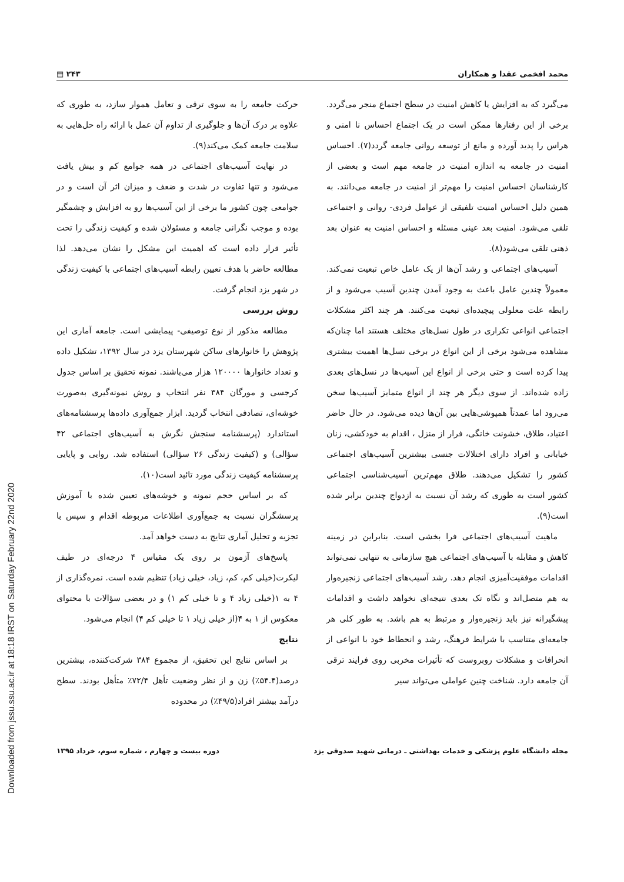محمد افخمی عقدا و همکاران ۲۴۳ ▤
می‌گیرد که به افزایش یا کاهش امنیت در سطح اجتماع منجر می‌گردد. برخی از این رفتارها ممکن است در یک اجتماع احساس نا امنی و هراس را پدید آورده و مانع از توسعه روانی جامعه گردد(۷). احساس امنیت در جامعه به اندازه امنیت در جامعه مهم است و بعضی از کارشناسان احساس امنیت را مهم‌تر از امنیت در جامعه می‌دانند. به همین دلیل احساس امنیت تلفیقی از عوامل فردی- روانی و اجتماعی تلقی می‌شود. امنیت بعد عینی مسئله و احساس امنیت به عنوان بعد ذهنی تلقی می‌شود(۸).
آسیب‌های اجتماعی و رشد آن‌ها از یک عامل خاص تبعیت نمی‌کند. معمولاً چندین عامل باعث به وجود آمدن چندین آسیب می‌شود و از رابطه علت معلولی پیچیده‌ای تبعیت می‌کنند. هر چند اکثر مشکلات اجتماعی انواعی تکراری در طول نسل‌های مختلف هستند اما چنان‌که مشاهده می‌شود برخی از این انواع در برخی نسل‌ها اهمیت بیشتری پیدا کرده است و حتی برخی از انواع این آسیب‌ها در نسل‌های بعدی زاده شده‌اند. از سوی دیگر هر چند از انواع متمایز آسیب‌ها سخن می‌رود اما عمدتاً همپوشی‌هایی بین آن‌ها دیده می‌شود. در حال حاضر اعتیاد، طلاق، خشونت خانگی، فرار از منزل ، اقدام به خودکشی، زنان خیابانی و افراد دارای اختلالات جنسی بیشترین آسیب‌های اجتماعی کشور را تشکیل می‌دهند. طلاق مهم‌ترین آسیب‌شناسی اجتماعی کشور است به طوری که رشد آن نسبت به ازدواج چندین برابر شده است(۹).
ماهیت آسیب‌های اجتماعی فرا بخشی است. بنابراین در زمینه کاهش و مقابله با آسیب‌های اجتماعی هیچ سازمانی به تنهایی نمی‌تواند اقدامات موفقیت‌آمیزی انجام دهد. رشد آسیب‌های اجتماعی زنجیره‌وار به هم متصل‌اند و نگاه تک بعدی نتیجه‌ای نخواهد داشت و اقدامات پیشگیرانه نیز باید زنجیره‌وار و مرتبط به هم باشد. به طور کلی هر جامعه‌ای متناسب با شرایط فرهنگ، رشد و انحطاط خود با انواعی از انحرافات و مشکلات روبروست که تأثیرات مخربی روی فرایند ترقی آن جامعه دارد. شناخت چنین عواملی می‌تواند سیر
حرکت جامعه را به سوی ترقی و تعامل هموار سازد، به طوری که علاوه بر درک آن‌ها و جلوگیری از تداوم آن عمل با ارائه راه حل‌هایی به سلامت جامعه کمک می‌کند(۹).
در نهایت آسیب‌های اجتماعی در همه جوامع کم و بیش یافت می‌شود و تنها تفاوت در شدت و ضعف و میزان اثر آن است و در جوامعی چون کشور ما برخی از این آسیب‌ها رو به افزایش و چشمگیر بوده و موجب نگرانی جامعه و مسئولان شده و کیفیت زندگی را تحت تأثیر قرار داده است که اهمیت این مشکل را نشان می‌دهد. لذا مطالعه حاضر با هدف تعیین رابطه آسیب‌های اجتماعی با کیفیت زندگی در شهر یزد انجام گرفت.
روش بررسی
مطالعه مذکور از نوع توصیفی- پیمایشی است. جامعه آماری این پژوهش را خانوارهای ساکن شهرستان یزد در سال ۱۳۹۲، تشکیل داده و تعداد خانوارها ۱۲۰۰۰۰ هزار می‌باشند. نمونه تحقیق بر اساس جدول کرجسی و مورگان ۳۸۴ نفر انتخاب و روش نمونه‌گیری به‌صورت خوشه‌ای، تصادفی انتخاب گردید. ابزار جمع‌آوری داده‌ها پرسشنامه‌های استاندارد (پرسشنامه سنجش نگرش به آسیب‌های اجتماعی ۴۲ سؤالی) و (کیفیت زندگی ۲۶ سؤالی) استفاده شد. روایی و پایایی پرسشنامه کیفیت زندگی مورد تائید است(۱۰).
که بر اساس حجم نمونه و خوشه‌های تعیین شده با آموزش پرسشگران نسبت به جمع‌آوری اطلاعات مربوطه اقدام و سپس با تجزیه و تحلیل آماری نتایج به دست خواهد آمد.
پاسخ‌های آزمون بر روی یک مقیاس ۴ درجه‌ای در طیف لیکرت(خیلی کم، کم، زیاد، خیلی زیاد) تنظیم شده است. نمره‌گذاری از ۴ به ۱(خیلی زیاد ۴ و تا خیلی کم ۱) و در بعضی سؤالات با محتوای معکوس از ۱ به ۴(از خیلی زیاد ۱ تا خیلی کم ۴) انجام می‌شود.
نتایج
بر اساس نتایج این تحقیق، از مجموع ۳۸۴ شرکت‌کننده، بیشترین درصد(۵۴.۴٪) زن و از نظر وضعیت تأهل ۷۲/۴٪ متأهل بودند. سطح درآمد بیشتر افراد(۴۹/۵٪) در محدوده
مجله دانشگاه علوم پزشکی و خدمات بهداشتی ـ درمانی شهید صدوقی یزد دوره بیست و چهارم ، شماره سوم، خرداد ۱۳۹۵
Downloaded from jssu.ssu.ac.ir at 18:18 IRST on Saturday February 22nd 2020